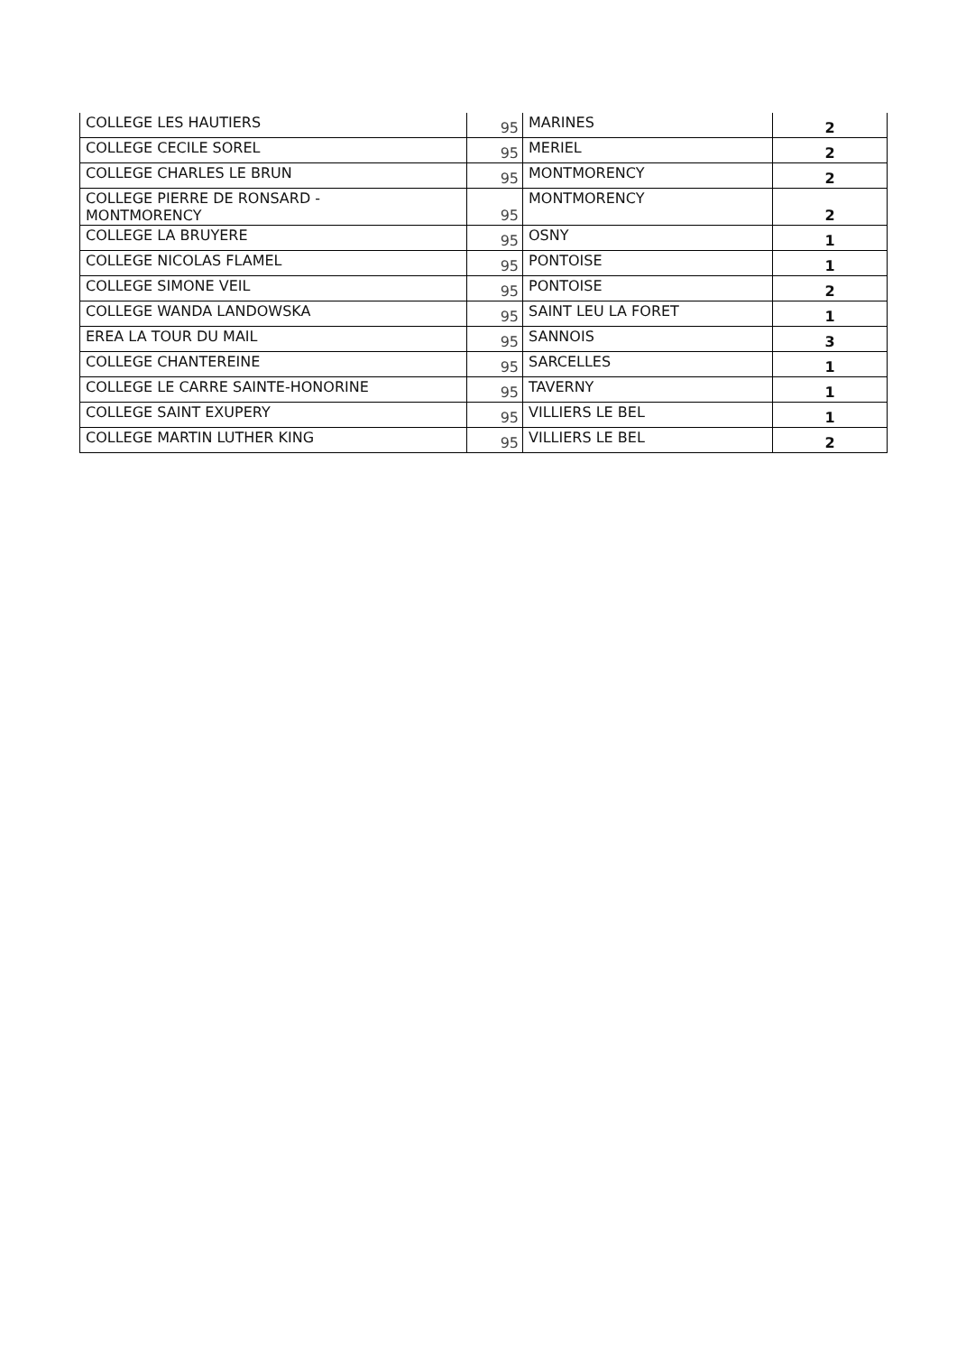| COLLEGE LES HAUTIERS | 95 | MARINES | 2 |
| COLLEGE CECILE SOREL | 95 | MERIEL | 2 |
| COLLEGE CHARLES LE BRUN | 95 | MONTMORENCY | 2 |
| COLLEGE PIERRE DE RONSARD - MONTMORENCY | 95 | MONTMORENCY | 2 |
| COLLEGE LA BRUYERE | 95 | OSNY | 1 |
| COLLEGE NICOLAS FLAMEL | 95 | PONTOISE | 1 |
| COLLEGE SIMONE VEIL | 95 | PONTOISE | 2 |
| COLLEGE WANDA LANDOWSKA | 95 | SAINT LEU LA FORET | 1 |
| EREA LA TOUR DU MAIL | 95 | SANNOIS | 3 |
| COLLEGE CHANTEREINE | 95 | SARCELLES | 1 |
| COLLEGE LE CARRE SAINTE-HONORINE | 95 | TAVERNY | 1 |
| COLLEGE SAINT EXUPERY | 95 | VILLIERS LE BEL | 1 |
| COLLEGE MARTIN LUTHER KING | 95 | VILLIERS LE BEL | 2 |